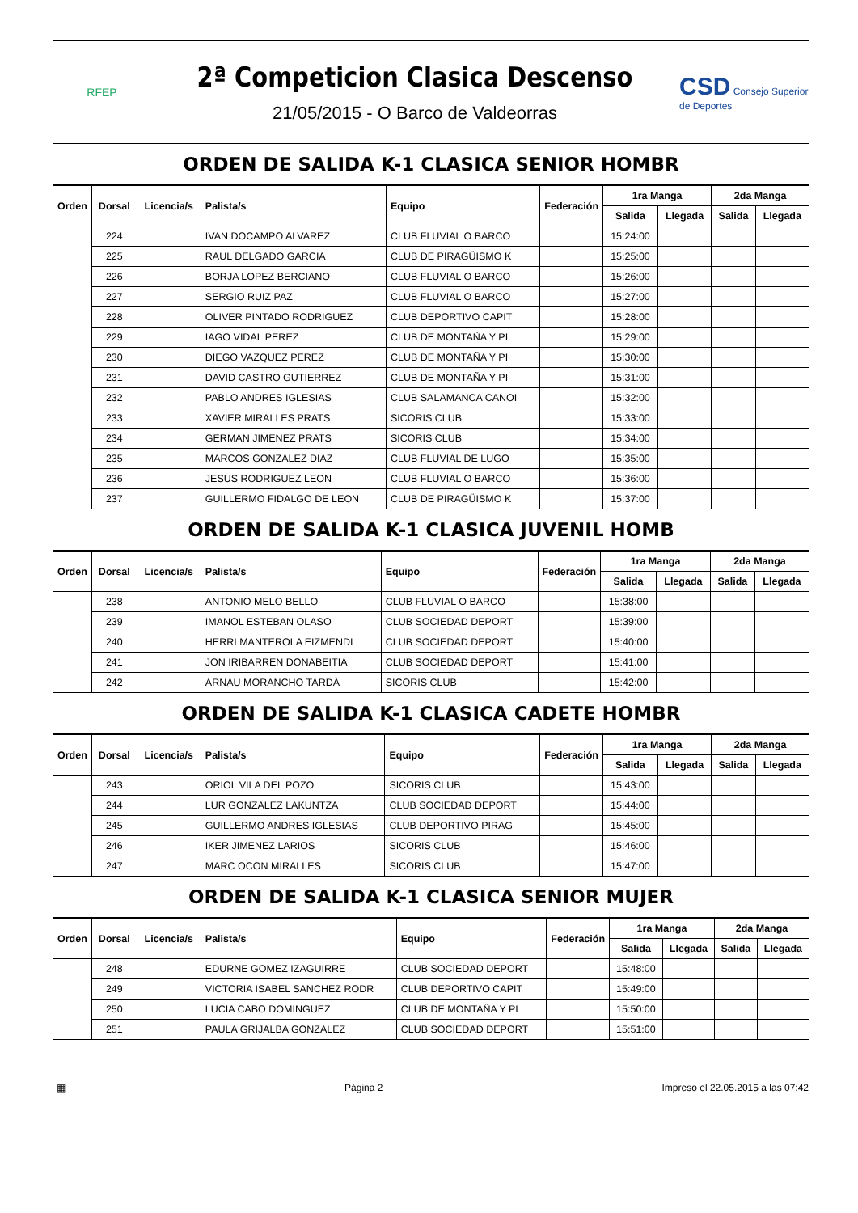RFEP
2ª Competicion Clasica Descenso
21/05/2015 - O Barco de Valdeorras
CSD Consejo Superior de Deportes
ORDEN DE SALIDA K-1 CLASICA SENIOR HOMBR
| Orden | Dorsal | Licencia/s | Palista/s | Equipo | Federación | 1ra Manga | | 2da Manga | |
| --- | --- | --- | --- | --- | --- | --- | --- | --- | --- |
| | | | | | | Salida | Llegada | Salida | Llegada |
| | 224 | | IVAN DOCAMPO ALVAREZ | CLUB FLUVIAL O BARCO | | 15:24:00 | | | |
| | 225 | | RAUL DELGADO GARCIA | CLUB DE PIRAGÜISMO K | | 15:25:00 | | | |
| | 226 | | BORJA LOPEZ BERCIANO | CLUB FLUVIAL O BARCO | | 15:26:00 | | | |
| | 227 | | SERGIO RUIZ PAZ | CLUB FLUVIAL O BARCO | | 15:27:00 | | | |
| | 228 | | OLIVER PINTADO RODRIGUEZ | CLUB DEPORTIVO CAPIT | | 15:28:00 | | | |
| | 229 | | IAGO VIDAL PEREZ | CLUB DE MONTAÑA Y PI | | 15:29:00 | | | |
| | 230 | | DIEGO VAZQUEZ PEREZ | CLUB DE MONTAÑA Y PI | | 15:30:00 | | | |
| | 231 | | DAVID CASTRO GUTIERREZ | CLUB DE MONTAÑA Y PI | | 15:31:00 | | | |
| | 232 | | PABLO ANDRES IGLESIAS | CLUB SALAMANCA CANOI | | 15:32:00 | | | |
| | 233 | | XAVIER MIRALLES PRATS | SICORIS CLUB | | 15:33:00 | | | |
| | 234 | | GERMAN JIMENEZ PRATS | SICORIS CLUB | | 15:34:00 | | | |
| | 235 | | MARCOS GONZALEZ DIAZ | CLUB FLUVIAL DE LUGO | | 15:35:00 | | | |
| | 236 | | JESUS RODRIGUEZ LEON | CLUB FLUVIAL O BARCO | | 15:36:00 | | | |
| | 237 | | GUILLERMO FIDALGO DE LEON | CLUB DE PIRAGÜISMO K | | 15:37:00 | | | |
ORDEN DE SALIDA K-1 CLASICA JUVENIL HOMB
| Orden | Dorsal | Licencia/s | Palista/s | Equipo | Federación | 1ra Manga | | 2da Manga | |
| --- | --- | --- | --- | --- | --- | --- | --- | --- | --- |
| | | | | | | Salida | Llegada | Salida | Llegada |
| | 238 | | ANTONIO MELO BELLO | CLUB FLUVIAL O BARCO | | 15:38:00 | | | |
| | 239 | | IMANOL ESTEBAN OLASO | CLUB SOCIEDAD DEPORT | | 15:39:00 | | | |
| | 240 | | HERRI MANTEROLA EIZMENDI | CLUB SOCIEDAD DEPORT | | 15:40:00 | | | |
| | 241 | | JON IRIBARREN DONABEITIA | CLUB SOCIEDAD DEPORT | | 15:41:00 | | | |
| | 242 | | ARNAU MORANCHO TARDÀ | SICORIS CLUB | | 15:42:00 | | | |
ORDEN DE SALIDA K-1 CLASICA CADETE HOMBR
| Orden | Dorsal | Licencia/s | Palista/s | Equipo | Federación | 1ra Manga | | 2da Manga | |
| --- | --- | --- | --- | --- | --- | --- | --- | --- | --- |
| | | | | | | Salida | Llegada | Salida | Llegada |
| | 243 | | ORIOL VILA DEL POZO | SICORIS CLUB | | 15:43:00 | | | |
| | 244 | | LUR GONZALEZ LAKUNTZA | CLUB SOCIEDAD DEPORT | | 15:44:00 | | | |
| | 245 | | GUILLERMO ANDRES IGLESIAS | CLUB DEPORTIVO PIRAG | | 15:45:00 | | | |
| | 246 | | IKER JIMENEZ LARIOS | SICORIS CLUB | | 15:46:00 | | | |
| | 247 | | MARC OCON MIRALLES | SICORIS CLUB | | 15:47:00 | | | |
ORDEN DE SALIDA K-1 CLASICA SENIOR MUJER
| Orden | Dorsal | Licencia/s | Palista/s | Equipo | Federación | 1ra Manga | | 2da Manga | |
| --- | --- | --- | --- | --- | --- | --- | --- | --- | --- |
| | | | | | | Salida | Llegada | Salida | Llegada |
| | 248 | | EDURNE GOMEZ IZAGUIRRE | CLUB SOCIEDAD DEPORT | | 15:48:00 | | | |
| | 249 | | VICTORIA ISABEL SANCHEZ RODR | CLUB DEPORTIVO CAPIT | | 15:49:00 | | | |
| | 250 | | LUCIA CABO DOMINGUEZ | CLUB DE MONTAÑA Y PI | | 15:50:00 | | | |
| | 251 | | PAULA GRIJALBA GONZALEZ | CLUB SOCIEDAD DEPORT | | 15:51:00 | | | |
▦ Página 2 Impreso el 22.05.2015 a las 07:42